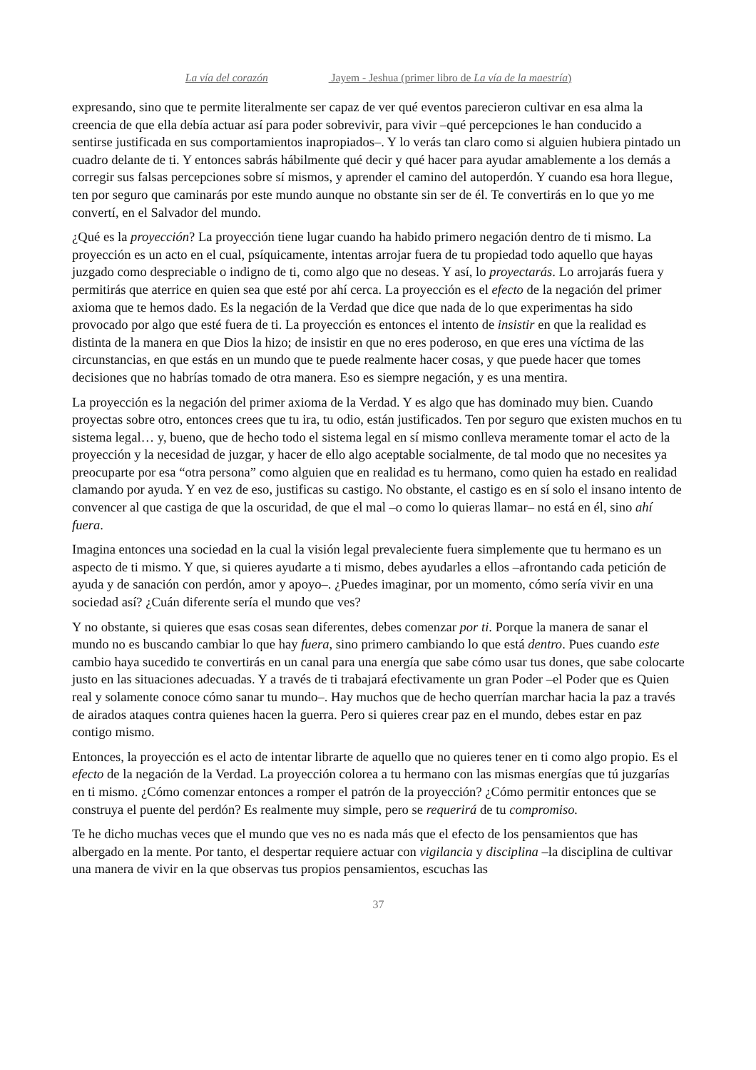La vía del corazón Jayem - Jeshua (primer libro de La vía de la maestría)
expresando, sino que te permite literalmente ser capaz de ver qué eventos parecieron cultivar en esa alma la creencia de que ella debía actuar así para poder sobrevivir, para vivir –qué percepciones le han conducido a sentirse justificada en sus comportamientos inapropiados–. Y lo verás tan claro como si alguien hubiera pintado un cuadro delante de ti. Y entonces sabrás hábilmente qué decir y qué hacer para ayudar amablemente a los demás a corregir sus falsas percepciones sobre sí mismos, y aprender el camino del autoperdón. Y cuando esa hora llegue, ten por seguro que caminarás por este mundo aunque no obstante sin ser de él. Te convertirás en lo que yo me convertí, en el Salvador del mundo.
¿Qué es la proyección? La proyección tiene lugar cuando ha habido primero negación dentro de ti mismo. La proyección es un acto en el cual, psíquicamente, intentas arrojar fuera de tu propiedad todo aquello que hayas juzgado como despreciable o indigno de ti, como algo que no deseas. Y así, lo proyectarás. Lo arrojarás fuera y permitirás que aterrice en quien sea que esté por ahí cerca. La proyección es el efecto de la negación del primer axioma que te hemos dado. Es la negación de la Verdad que dice que nada de lo que experimentas ha sido provocado por algo que esté fuera de ti. La proyección es entonces el intento de insistir en que la realidad es distinta de la manera en que Dios la hizo; de insistir en que no eres poderoso, en que eres una víctima de las circunstancias, en que estás en un mundo que te puede realmente hacer cosas, y que puede hacer que tomes decisiones que no habrías tomado de otra manera. Eso es siempre negación, y es una mentira.
La proyección es la negación del primer axioma de la Verdad. Y es algo que has dominado muy bien. Cuando proyectas sobre otro, entonces crees que tu ira, tu odio, están justificados. Ten por seguro que existen muchos en tu sistema legal… y, bueno, que de hecho todo el sistema legal en sí mismo conlleva meramente tomar el acto de la proyección y la necesidad de juzgar, y hacer de ello algo aceptable socialmente, de tal modo que no necesites ya preocuparte por esa “otra persona” como alguien que en realidad es tu hermano, como quien ha estado en realidad clamando por ayuda. Y en vez de eso, justificas su castigo. No obstante, el castigo es en sí solo el insano intento de convencer al que castiga de que la oscuridad, de que el mal –o como lo quieras llamar– no está en él, sino ahí fuera.
Imagina entonces una sociedad en la cual la visión legal prevaleciente fuera simplemente que tu hermano es un aspecto de ti mismo. Y que, si quieres ayudarte a ti mismo, debes ayudarles a ellos –afrontando cada petición de ayuda y de sanación con perdón, amor y apoyo–. ¿Puedes imaginar, por un momento, cómo sería vivir en una sociedad así? ¿Cuán diferente sería el mundo que ves?
Y no obstante, si quieres que esas cosas sean diferentes, debes comenzar por ti. Porque la manera de sanar el mundo no es buscando cambiar lo que hay fuera, sino primero cambiando lo que está dentro. Pues cuando este cambio haya sucedido te convertirás en un canal para una energía que sabe cómo usar tus dones, que sabe colocarte justo en las situaciones adecuadas. Y a través de ti trabajará efectivamente un gran Poder –el Poder que es Quien real y solamente conoce cómo sanar tu mundo–. Hay muchos que de hecho querrían marchar hacia la paz a través de airados ataques contra quienes hacen la guerra. Pero si quieres crear paz en el mundo, debes estar en paz contigo mismo.
Entonces, la proyección es el acto de intentar librarte de aquello que no quieres tener en ti como algo propio. Es el efecto de la negación de la Verdad. La proyección colorea a tu hermano con las mismas energías que tú juzgarías en ti mismo. ¿Cómo comenzar entonces a romper el patrón de la proyección? ¿Cómo permitir entonces que se construya el puente del perdón? Es realmente muy simple, pero se requerirá de tu compromiso.
Te he dicho muchas veces que el mundo que ves no es nada más que el efecto de los pensamientos que has albergado en la mente. Por tanto, el despertar requiere actuar con vigilancia y disciplina –la disciplina de cultivar una manera de vivir en la que observas tus propios pensamientos, escuchas las
37